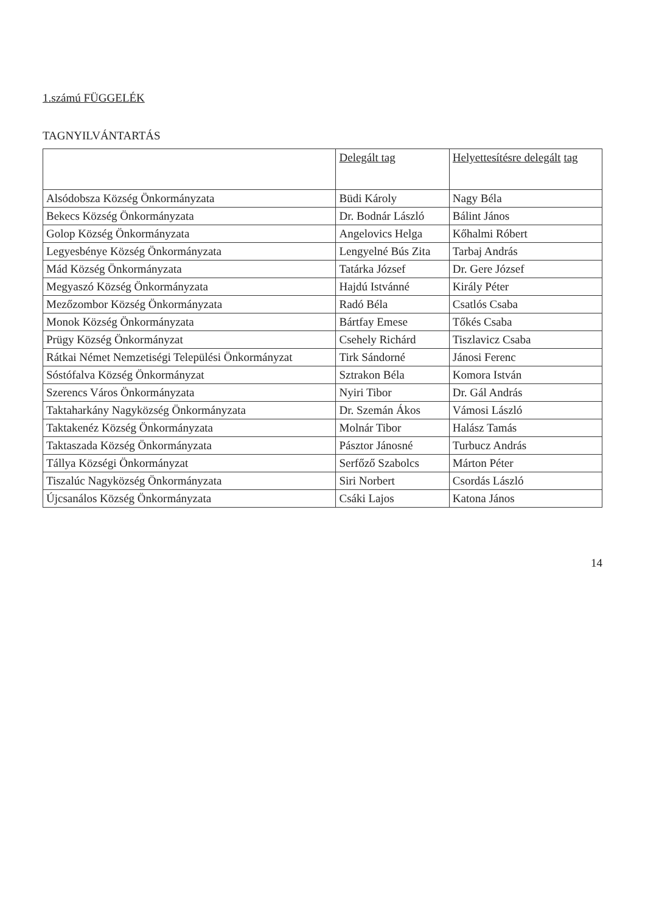1.számú FÜGGELÉK
TAGNYILVÁNTARTÁS
| | Delegált tag | Helyettesítésre delegált tag |
| --- | --- | --- |
| Alsódobsza Község Önkormányzata | Büdi Károly | Nagy Béla |
| Bekecs Község Önkormányzata | Dr. Bodnár László | Bálint János |
| Golop Község Önkormányzata | Angelovics Helga | Kőhalmi Róbert |
| Legyesbénye Község Önkormányzata | Lengyelné Bús Zita | Tarbaj András |
| Mád Község Önkormányzata | Tatárka József | Dr. Gere József |
| Megyaszó Község Önkormányzata | Hajdú Istvánné | Király Péter |
| Mezőzombor Község Önkormányzata | Radó Béla | Csatlós Csaba |
| Monok Község Önkormányzata | Bártfay Emese | Tőkés Csaba |
| Prügy Község Önkormányzat | Csehely Richárd | Tiszlavicz Csaba |
| Rátkai Német Nemzetiségi Települési Önkormányzat | Tirk Sándorné | Jánosi Ferenc |
| Sóstófalva Község Önkormányzat | Sztrakon Béla | Komora István |
| Szerencs Város Önkormányzata | Nyiri Tibor | Dr. Gál András |
| Taktaharkány Nagyközség Önkormányzata | Dr. Szemán Ákos | Vámosi László |
| Taktakenéz Község Önkormányzata | Molnár Tibor | Halász Tamás |
| Taktaszada Község Önkormányzata | Pásztor Jánosné | Turbucz András |
| Tállya Községi Önkormányzat | Serfőző Szabolcs | Márton Péter |
| Tiszalúc Nagyközség Önkormányzata | Siri Norbert | Csordás László |
| Újcsanálos Község Önkormányzata | Csáki Lajos | Katona János |
14